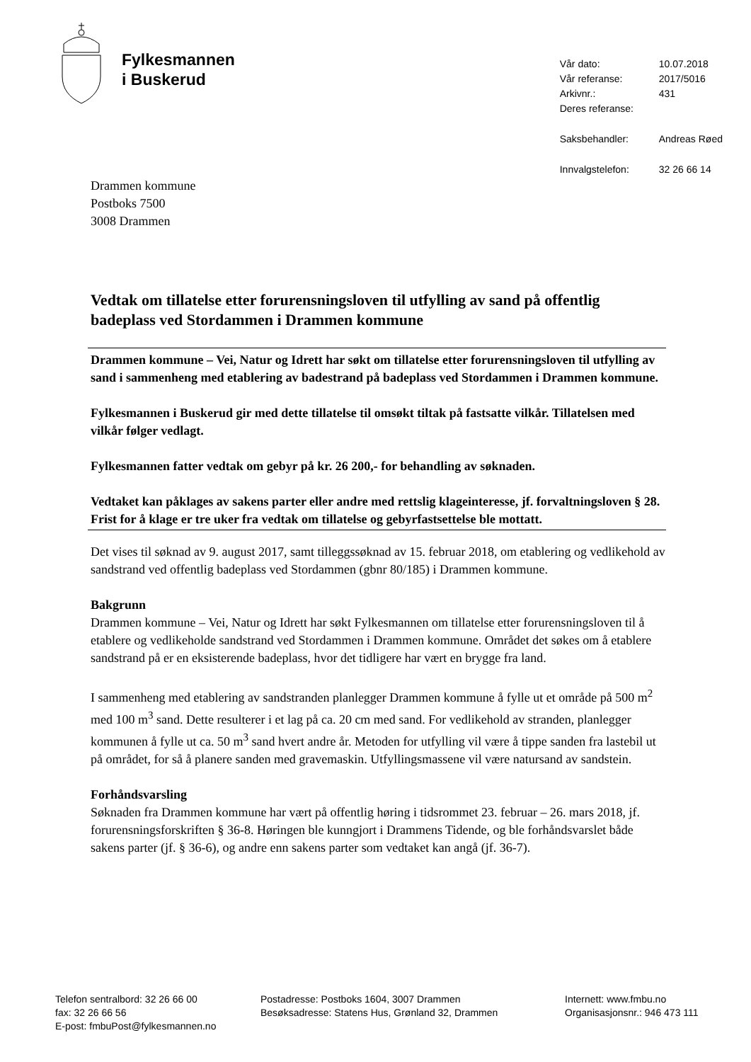Fylkesmannen
i Buskerud
| Vår dato: | 10.07.2018 |
| Vår referanse: | 2017/5016 |
| Arkivnr.: | 431 |
| Deres referanse: | |
| Saksbehandler: | Andreas Røed |
| Innvalgstelefon: | 32 26 66 14 |
Drammen kommune
Postboks 7500
3008 Drammen
Vedtak om tillatelse etter forurensningsloven til utfylling av sand på offentlig badeplass ved Stordammen i Drammen kommune
Drammen kommune – Vei, Natur og Idrett har søkt om tillatelse etter forurensningsloven til utfylling av sand i sammenheng med etablering av badestrand på badeplass ved Stordammen i Drammen kommune.
Fylkesmannen i Buskerud gir med dette tillatelse til omsøkt tiltak på fastsatte vilkår. Tillatelsen med vilkår følger vedlagt.
Fylkesmannen fatter vedtak om gebyr på kr. 26 200,- for behandling av søknaden.
Vedtaket kan påklages av sakens parter eller andre med rettslig klageinteresse, jf. forvaltningsloven § 28. Frist for å klage er tre uker fra vedtak om tillatelse og gebyrfastsettelse ble mottatt.
Det vises til søknad av 9. august 2017, samt tilleggssøknad av 15. februar 2018, om etablering og vedlikehold av sandstrand ved offentlig badeplass ved Stordammen (gbnr 80/185) i Drammen kommune.
Bakgrunn
Drammen kommune – Vei, Natur og Idrett har søkt Fylkesmannen om tillatelse etter forurensningsloven til å etablere og vedlikeholde sandstrand ved Stordammen i Drammen kommune. Området det søkes om å etablere sandstrand på er en eksisterende badeplass, hvor det tidligere har vært en brygge fra land.
I sammenheng med etablering av sandstranden planlegger Drammen kommune å fylle ut et område på 500 m<sup>2</sup> med 100 m<sup>3</sup> sand. Dette resulterer i et lag på ca. 20 cm med sand. For vedlikehold av stranden, planlegger kommunen å fylle ut ca. 50 m<sup>3</sup> sand hvert andre år. Metoden for utfylling vil være å tippe sanden fra lastebil ut på området, for så å planere sanden med gravemaskin. Utfyllingsmassene vil være natursand av sandstein.
Forhåndsvarsling
Søknaden fra Drammen kommune har vært på offentlig høring i tidsrommet 23. februar – 26. mars 2018, jf. forurensningsforskriften § 36-8. Høringen ble kunngjort i Drammens Tidende, og ble forhåndsvarslet både sakens parter (jf. § 36-6), og andre enn sakens parter som vedtaket kan angå (jf. 36-7).
Telefon sentralbord: 32 26 66 00
fax: 32 26 66 56
E-post: fmbuPost@fylkesmannen.no
Postadresse: Postboks 1604, 3007 Drammen
Besøksadresse: Statens Hus, Grønland 32, Drammen
Internett: www.fmbu.no
Organisasjonsnr.: 946 473 111